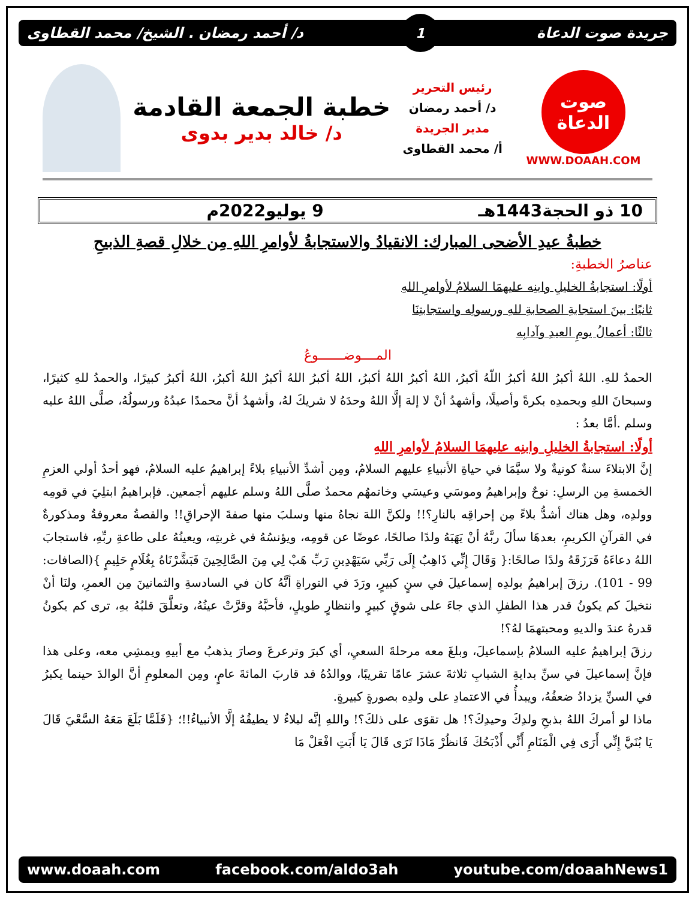جريدة صوت الدعاة 1 د/ أحمد رمضان . الشيخ/ محمد القطاوى
صوت الدعاة
WWW.DOAAH.COM
رئيس التحرير
د/ أحمد رمضان
مدير الجريدة
أ/ محمد القطاوى
خطبة الجمعة القادمة
د/ خالد بدير بدوى
10 ذو الحجة1443هـ 9 يوليو2022م
خطبةُ عيدِ الأضحى المبارك: الانقيادُ والاستجابةُ لأوامرِ اللهِ مِن خلالِ قصةِ الذبيحِ
عناصرُ الخطبةِ:
أولًا: استجابةُ الخليلِ وابنِه عليهمَا السلامُ لأوامرِ اللهِ
ثانيًا: بينَ استجابةِ الصحابةِ للهِ ورسولِه واستجابتِنَا
ثالثًا: أعمالُ يومِ العيدِ وآدابِه
المــــوضـــــــوعُ
الحمدُ للهِ. اللهُ أكبرُ اللهُ أكبرُ اللّهُ أكبرُ، اللهُ أكبرٌ اللهُ أكبرُ، اللهُ أكبرُ اللهُ أكبرُ اللهُ أكبرُ، اللهُ أكبرُ كبيرًا، والحمدُ للهِ كثيرًا، وسبحانَ اللهِ وبحمدِه بكرةً وأصيلًا، وأشهدُ أنْ لا إلهَ إلَّا اللهُ وحدَهُ لا شريكَ لهُ، وأشهدُ أنَّ محمدًا عبدُهُ ورسولُهُ، صلَّى اللهُ عليه وسلم .أمَّا بعدُ :
أولًا: استجابةُ الخليلِ وابنِه عليهمَا السلامُ لأوامرِ اللهِ
إنَّ الابتلاءَ سنةٌ كونيةٌ ولا سيَّمَا في حياةِ الأنبياءِ عليهم السلامُ، ومِن أشدِّ الأنبياءِ بلاءً إبراهيمُ عليه السلامُ، فهو أحدُ أولي العزمِ الخمسةِ مِن الرسلِ: نوحٌ وإبراهيمُ وموسَي وعيسَي وخاتمهُم محمدٌ صلَّى اللهُ وسلم عليهم أجمعين. فإبراهيمُ ابتلِيَ في قومِه وولدِه، وهل هناك أشدُّ بلاءً مِن إحراقِه بالنارِ؟!! ولكنَّ اللهَ نجاهُ منها وسلبَ منها صفةَ الإحراقِ!! والقصةُ معروفةٌ ومذكورةٌ في القرآنِ الكريمِ، بعدهَا سألَ ربَّهُ أنْ يَهَبَهُ ولدًا صالحًا، عوضًا عن قومِه، ويؤنسُهُ في غربتِه، ويعينُهُ على طاعةِ ربِّهِ، فاستجابَ اللهُ دعاءَهُ فَرَزَقَهُ ولدًا صالحًا:{ وَقَالَ إِنِّي ذَاهِبٌ إِلَى رَبِّي سَيَهْدِينِ رَبِّ هَبْ لِي مِنَ الصَّالِحِينَ فَبَشَّرْنَاهُ بِغُلَامٍ حَلِيمٍ }(الصافات: 99 - 101). رزقَ إبراهيمُ بولدِه إسماعيلَ في سنٍ كبيرٍ، ورَدَ في التوراةِ أنَّهُ كان في السادسةِ والثمانينَ مِن العمرِ، ولنَا أنْ نتخيلَ كم يكونُ قدر هذا الطفلِ الذي جاءَ على شوقٍ كبيرٍ وانتظارٍ طويلٍ، فأحبَّهُ وقرَّتْ عينُهُ، وتعلَّقَ قلبُهُ بهِ، ترى كم يكونُ قدرهُ عندَ والديهِ ومحبتهمَا لهُ؟!
رزقَ إبراهيمُ عليه السلامُ بإسماعيلَ، وبلغَ معه مرحلةَ السعيِ، أي كبرَ وترعرعَ وصارَ يذهبُ مع أبيهِ ويمشِي معه، وعلى هذا فإنَّ إسماعيلَ في سنِّ بدايةِ الشبابِ ثلاثةَ عشرَ عامًا تقريبًا، ووالدُهُ قد قاربَ المائةَ عامٍ، ومِن المعلومِ أنَّ الوالدَ حينما يكبرُ في السنِّ يزدادُ ضعفُهُ، ويبدأُ في الاعتمادِ على ولدِه بصورةٍ كبيرةٍ.
ماذا لو أمركَ اللهُ بذبحِ ولدِكَ وحيدِكَ؟! هل تقوَى على ذلكَ؟! واللهِ إنَّه لبلاءٌ لا يطيقُهُ إلَّا الأنبياءُ!!؛ {فَلَمَّا بَلَغَ مَعَهُ السَّعْيَ قَالَ يَا بُنَيَّ إِنِّي أَرَى فِي الْمَنَامِ أَنِّي أَذْبَحُكَ فَانظُرْ مَاذَا تَرَى قَالَ يَا أَبَتِ افْعَلْ مَا
www.doaah.com facebook.com/aldo3ah youtube.com/doaahNews1